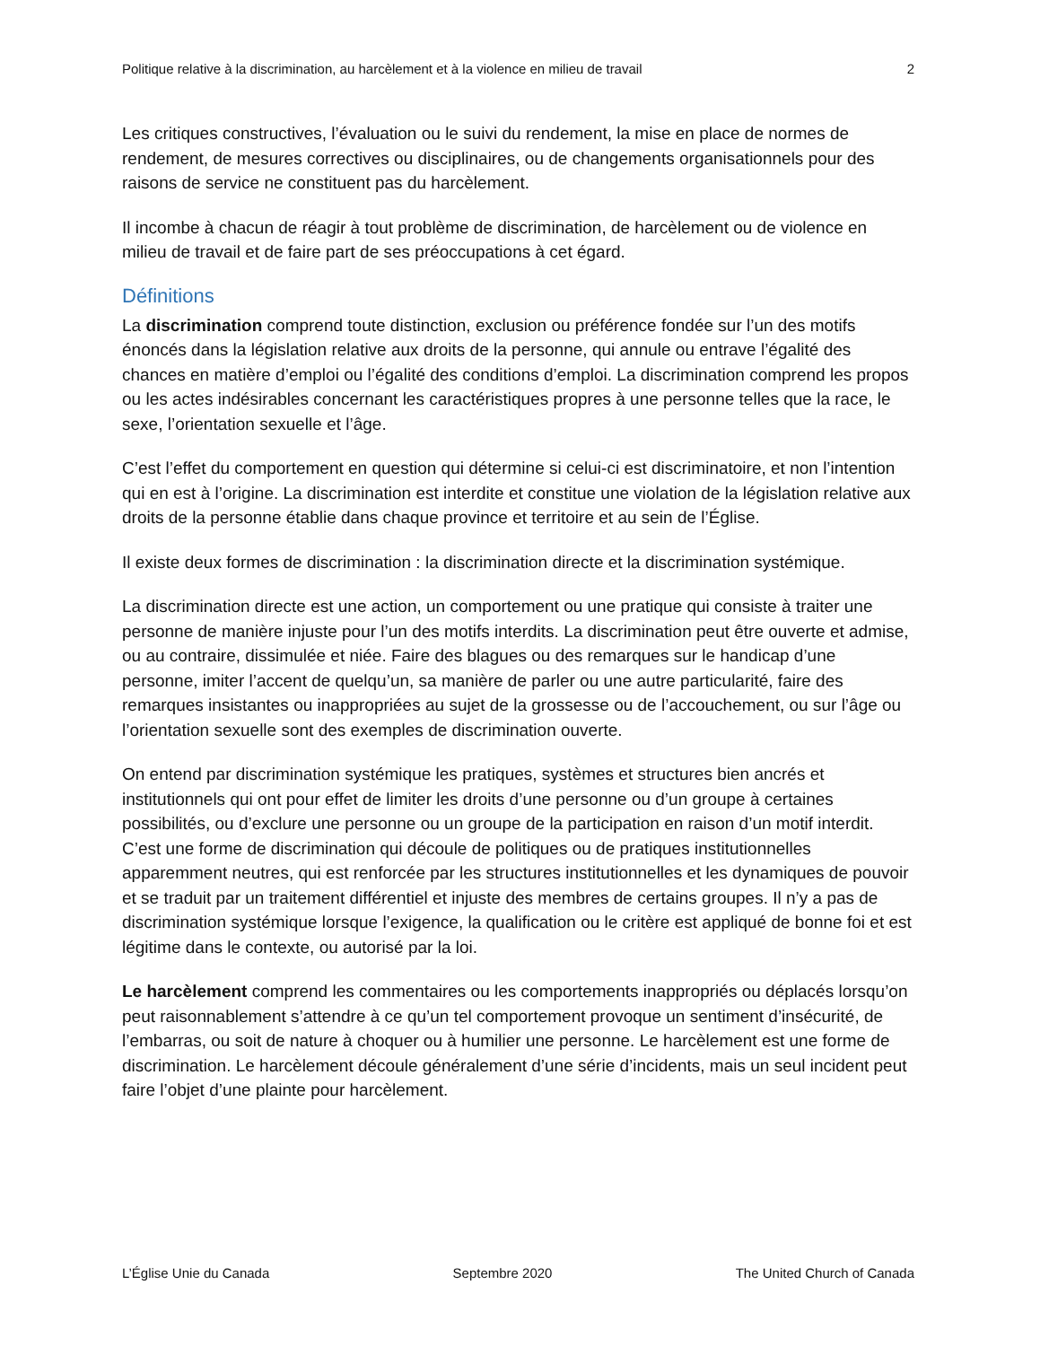Politique relative à la discrimination, au harcèlement et à la violence en milieu de travail 2
Les critiques constructives, l’évaluation ou le suivi du rendement, la mise en place de normes de rendement, de mesures correctives ou disciplinaires, ou de changements organisationnels pour des raisons de service ne constituent pas du harcèlement.
Il incombe à chacun de réagir à tout problème de discrimination, de harcèlement ou de violence en milieu de travail et de faire part de ses préoccupations à cet égard.
Définitions
La discrimination comprend toute distinction, exclusion ou préférence fondée sur l’un des motifs énoncés dans la législation relative aux droits de la personne, qui annule ou entrave l’égalité des chances en matière d’emploi ou l’égalité des conditions d’emploi. La discrimination comprend les propos ou les actes indésirables concernant les caractéristiques propres à une personne telles que la race, le sexe, l’orientation sexuelle et l’âge.
C’est l’effet du comportement en question qui détermine si celui-ci est discriminatoire, et non l’intention qui en est à l’origine. La discrimination est interdite et constitue une violation de la législation relative aux droits de la personne établie dans chaque province et territoire et au sein de l’Église.
Il existe deux formes de discrimination : la discrimination directe et la discrimination systémique.
La discrimination directe est une action, un comportement ou une pratique qui consiste à traiter une personne de manière injuste pour l’un des motifs interdits. La discrimination peut être ouverte et admise, ou au contraire, dissimulée et niée. Faire des blagues ou des remarques sur le handicap d’une personne, imiter l’accent de quelqu’un, sa manière de parler ou une autre particularité, faire des remarques insistantes ou inappropriées au sujet de la grossesse ou de l’accouchement, ou sur l’âge ou l’orientation sexuelle sont des exemples de discrimination ouverte.
On entend par discrimination systémique les pratiques, systèmes et structures bien ancrés et institutionnels qui ont pour effet de limiter les droits d’une personne ou d’un groupe à certaines possibilités, ou d’exclure une personne ou un groupe de la participation en raison d’un motif interdit. C’est une forme de discrimination qui découle de politiques ou de pratiques institutionnelles apparemment neutres, qui est renforcée par les structures institutionnelles et les dynamiques de pouvoir et se traduit par un traitement différentiel et injuste des membres de certains groupes. Il n’y a pas de discrimination systémique lorsque l’exigence, la qualification ou le critère est appliqué de bonne foi et est légitime dans le contexte, ou autorisé par la loi.
Le harcèlement comprend les commentaires ou les comportements inappropriés ou déplacés lorsqu’on peut raisonnablement s’attendre à ce qu’un tel comportement provoque un sentiment d’insécurité, de l’embarras, ou soit de nature à choquer ou à humilier une personne. Le harcèlement est une forme de discrimination. Le harcèlement découle généralement d’une série d’incidents, mais un seul incident peut faire l’objet d’une plainte pour harcèlement.
L’Église Unie du Canada Septembre 2020 The United Church of Canada